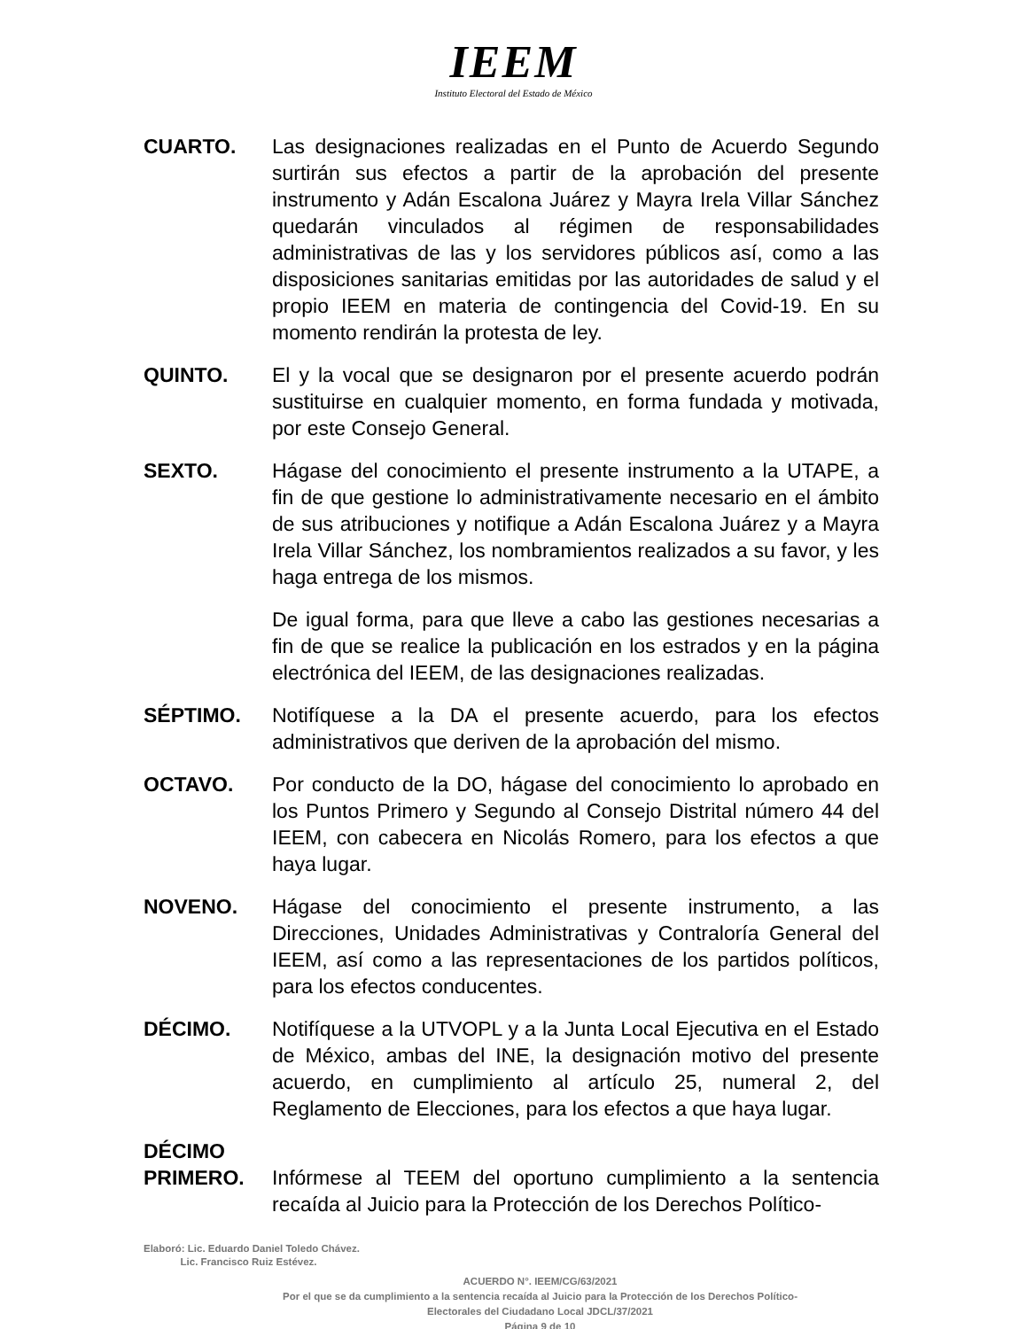IEEM
Instituto Electoral del Estado de México
CUARTO. Las designaciones realizadas en el Punto de Acuerdo Segundo surtirán sus efectos a partir de la aprobación del presente instrumento y Adán Escalona Juárez y Mayra Irela Villar Sánchez quedarán vinculados al régimen de responsabilidades administrativas de las y los servidores públicos así, como a las disposiciones sanitarias emitidas por las autoridades de salud y el propio IEEM en materia de contingencia del Covid-19. En su momento rendirán la protesta de ley.
QUINTO. El y la vocal que se designaron por el presente acuerdo podrán sustituirse en cualquier momento, en forma fundada y motivada, por este Consejo General.
SEXTO. Hágase del conocimiento el presente instrumento a la UTAPE, a fin de que gestione lo administrativamente necesario en el ámbito de sus atribuciones y notifique a Adán Escalona Juárez y a Mayra Irela Villar Sánchez, los nombramientos realizados a su favor, y les haga entrega de los mismos.
De igual forma, para que lleve a cabo las gestiones necesarias a fin de que se realice la publicación en los estrados y en la página electrónica del IEEM, de las designaciones realizadas.
SÉPTIMO. Notifíquese a la DA el presente acuerdo, para los efectos administrativos que deriven de la aprobación del mismo.
OCTAVO. Por conducto de la DO, hágase del conocimiento lo aprobado en los Puntos Primero y Segundo al Consejo Distrital número 44 del IEEM, con cabecera en Nicolás Romero, para los efectos a que haya lugar.
NOVENO. Hágase del conocimiento el presente instrumento, a las Direcciones, Unidades Administrativas y Contraloría General del IEEM, así como a las representaciones de los partidos políticos, para los efectos conducentes.
DÉCIMO. Notifíquese a la UTVOPL y a la Junta Local Ejecutiva en el Estado de México, ambas del INE, la designación motivo del presente acuerdo, en cumplimiento al artículo 25, numeral 2, del Reglamento de Elecciones, para los efectos a que haya lugar.
DÉCIMO
PRIMERO.
Infórmese al TEEM del oportuno cumplimiento a la sentencia recaída al Juicio para la Protección de los Derechos Político-
Elaboró: Lic. Eduardo Daniel Toledo Chávez.
Lic. Francisco Ruiz Estévez.
ACUERDO N°. IEEM/CG/63/2021
Por el que se da cumplimiento a la sentencia recaída al Juicio para la Protección de los Derechos Político-
Electorales del Ciudadano Local JDCL/37/2021
Página 9 de 10